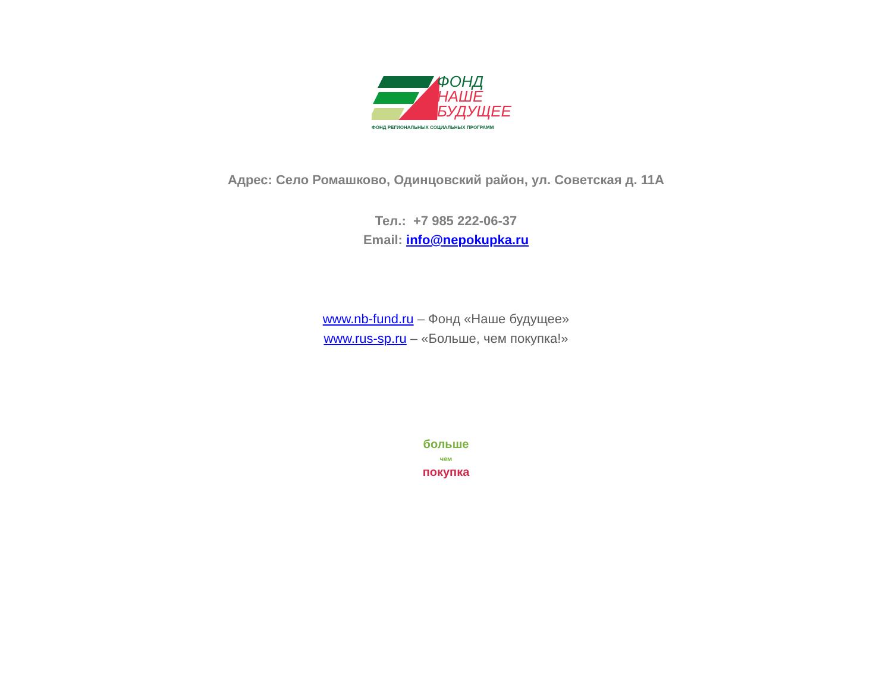ФОНД
НАШЕ
БУДУЩЕЕ
ФОНД РЕГИОНАЛЬНЫХ СОЦИАЛЬНЫХ ПРОГРАММ
Адрес: Село Ромашково, Одинцовский район, ул. Советская д. 11А
Тел.: +7 985 222-06-37
Email: info@nepokupka.ru
www.nb-fund.ru – Фонд «Наше будущее»
www.rus-sp.ru – «Больше, чем покупка!»
больше
чем покупка